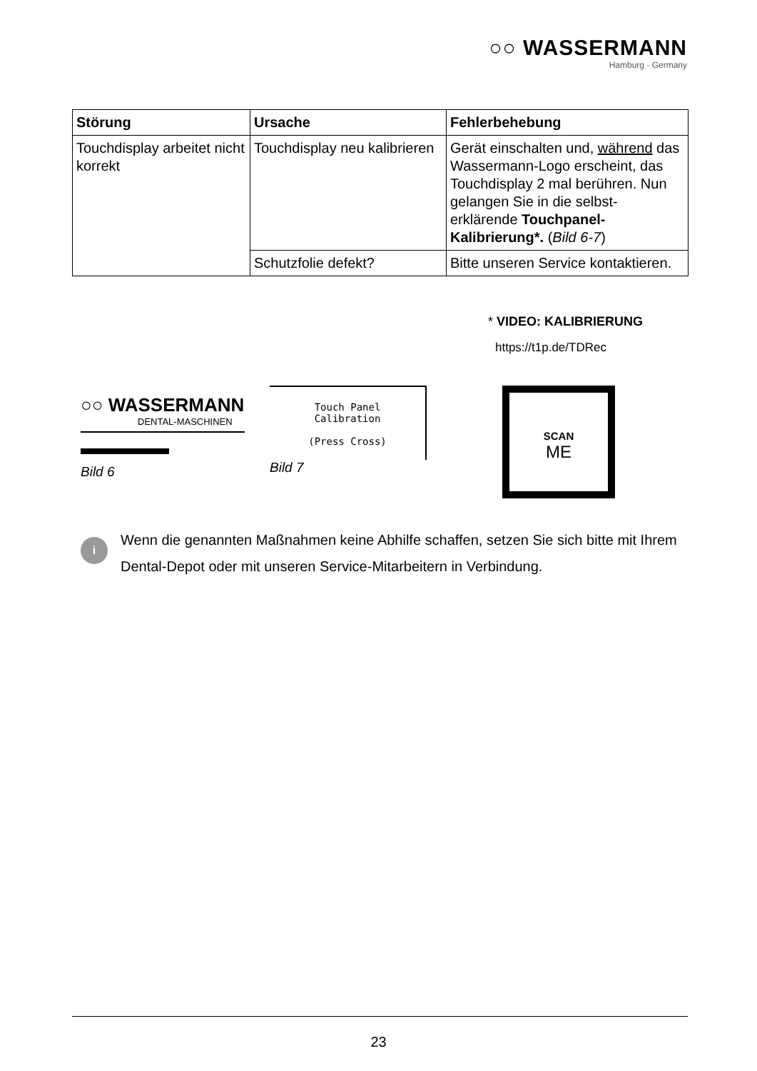○○ WASSERMANN
Hamburg · Germany
| Störung | Ursache | Fehlerbehebung |
| --- | --- | --- |
| Touchdisplay arbeitet nicht korrekt | Touchdisplay neu kalibrieren | Gerät einschalten und, während das Wassermann-Logo erscheint, das Touchdisplay 2 mal berühren. Nun gelangen Sie in die selbst-erklärende Touchpanel-Kalibrierung*. ( Bild 6-7 ) |
| | Schutzfolie defekt? | Bitte unseren Service kontaktieren. |
* VIDEO: KALIBRIERUNG
https://t1p.de/TDRec
○○ WASSERMANN
DENTAL-MASCHINEN
Bild 6
Touch Panel
Calibration
(Press Cross)
Bild 7
SCAN
ME
i
Wenn die genannten Maßnahmen keine Abhilfe schaffen, setzen Sie sich bitte mit Ihrem Dental-Depot oder mit unseren Service-Mitarbeitern in Verbindung.
23